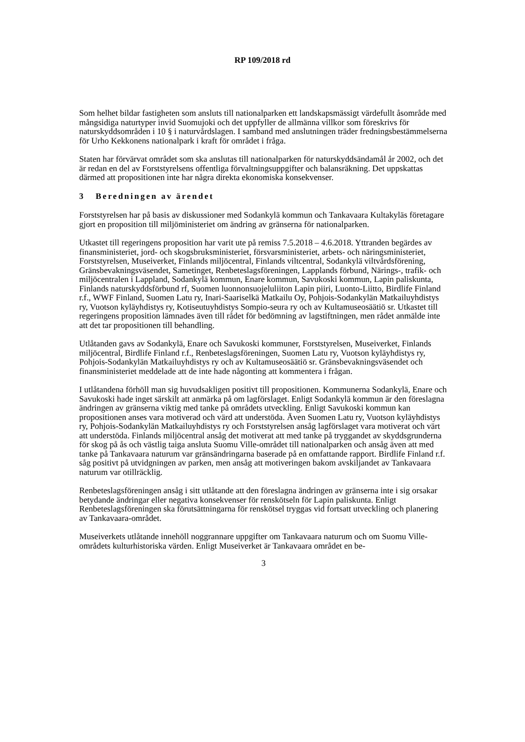RP 109/2018 rd
Som helhet bildar fastigheten som ansluts till nationalparken ett landskapsmässigt värdefullt åsområde med mångsidiga naturtyper invid Suomujoki och det uppfyller de allmänna villkor som föreskrivs för naturskyddsområden i 10 § i naturvårdslagen. I samband med anslutningen träder fredningsbestämmelserna för Urho Kekkonens nationalpark i kraft för området i fråga.
Staten har förvärvat området som ska anslutas till nationalparken för naturskyddsändamål år 2002, och det är redan en del av Forststyrelsens offentliga förvaltningsuppgifter och balans­räkning. Det uppskattas därmed att propositionen inte har några direkta ekonomiska konse­kvenser.
3 Beredningen av ärendet
Forststyrelsen har på basis av diskussioner med Sodankylä kommun och Tankavaara Kul­takyläs företagare gjort en proposition till miljöministeriet om ändring av gränserna för nat­ionalparken.
Utkastet till regeringens proposition har varit ute på remiss 7.5.2018 – 4.6.2018. Yttranden begärdes av finansministeriet, jord- och skogsbruksministeriet, försvarsministeriet, arbets- och näringsministeriet, Forststyrelsen, Museiverket, Finlands miljöcentral, Finlands viltcentral, Sodankylä viltvårdsförening, Gränsbevakningsväsendet, Sametinget, Renbeteslagsföreningen, Lapplands förbund, Närings-, trafik- och miljöcentralen i Lappland, Sodankylä kommun, Enare kommun, Savukoski kommun, Lapin paliskunta, Finlands naturskyddsförbund rf, Suo­men luonnonsuojeluliiton Lapin piiri, Luonto-Liitto, Birdlife Finland r.f., WWF Finland, Su­omen Latu ry, Inari-Saariselkä Matkailu Oy, Pohjois-Sodankylän Matkailuyhdistys ry, Vu­otson kyläyhdistys ry, Kotiseutuyhdistys Sompio-seura ry och av Kultamuseosäätiö sr. Ut­kastet till regeringens proposition lämnades även till rådet för bedömning av lagstiftningen, men rådet anmälde inte att det tar propositionen till behandling.
Utlåtanden gavs av Sodankylä, Enare och Savukoski kommuner, Forststyrelsen, Museiverket, Finlands miljöcentral, Birdlife Finland r.f., Renbeteslagsföreningen, Suomen Latu ry, Vuotson kyläyhdistys ry, Pohjois-Sodankylän Matkailuyhdistys ry och av Kultamuseosäätiö sr. Gräns­bevakningsväsendet och finansministeriet meddelade att de inte hade någonting att kommen­tera i frågan.
I utlåtandena förhöll man sig huvudsakligen positivt till propositionen. Kommunerna So­dankylä, Enare och Savukoski hade inget särskilt att anmärka på om lagförslaget. Enligt So­dankylä kommun är den föreslagna ändringen av gränserna viktig med tanke på områdets ut­veckling. Enligt Savukoski kommun kan propositionen anses vara motiverad och värd att un­derstöda. Även Suomen Latu ry, Vuotson kyläyhdistys ry, Pohjois-Sodankylän Matkailuyh­distys ry och Forststyrelsen ansåg lagförslaget vara motiverat och värt att understöda. Finlands miljöcentral ansåg det motiverat att med tanke på tryggandet av skyddsgrunderna för skog på ås och västlig taiga ansluta Suomu Ville-området till nationalparken och ansåg även att med tanke på Tankavaara naturum var gränsändringarna baserade på en omfattande rapport. Birdlife Finland r.f. såg positivt på utvidgningen av parken, men ansåg att motiveringen bakom avskiljandet av Tankavaara naturum var otillräcklig.
Renbeteslagsföreningen ansåg i sitt utlåtande att den föreslagna ändringen av gränserna inte i sig orsakar betydande ändringar eller negativa konsekvenser för renskötseln för Lapin paliskunta. Enligt Renbeteslagsföreningen ska förutsättningarna för renskötsel tryggas vid fortsatt utveckling och planering av Tankavaara-området.
Museiverkets utlåtande innehöll noggrannare uppgifter om Tankavaara naturum och om Su­omu Ville-områdets kulturhistoriska värden. Enligt Museiverket är Tankavaara området en be-
3